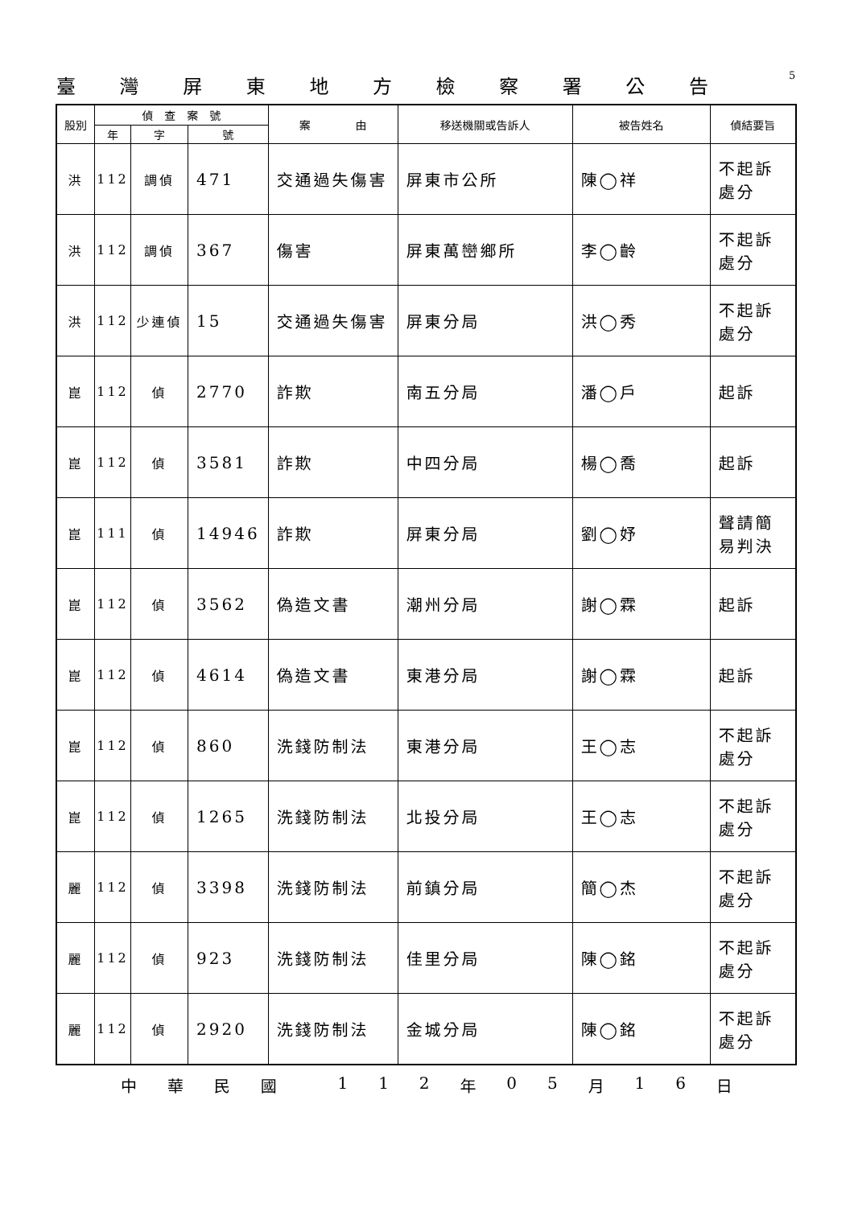5
臺灣屏東地方檢察署公告
| 股別 | 偵 查 案 號 | | | 案 由 | 移送機關或告訴人 | 被告姓名 | 偵結要旨 |
| --- | --- | --- | --- | --- | --- | --- | --- |
| | 年 | 字 | 號 | | | | |
| 洪 | 112 | 調偵 | 471 | 交通過失傷害 | 屏東市公所 | 陳◯祥 | 不起訴處分 |
| 洪 | 112 | 調偵 | 367 | 傷害 | 屏東萬巒鄉所 | 李◯齡 | 不起訴處分 |
| 洪 | 112 | 少連偵 | 15 | 交通過失傷害 | 屏東分局 | 洪◯秀 | 不起訴處分 |
| 崑 | 112 | 偵 | 2770 | 詐欺 | 南五分局 | 潘◯戶 | 起訴 |
| 崑 | 112 | 偵 | 3581 | 詐欺 | 中四分局 | 楊◯喬 | 起訴 |
| 崑 | 111 | 偵 | 14946 | 詐欺 | 屏東分局 | 劉◯妤 | 聲請簡易判決 |
| 崑 | 112 | 偵 | 3562 | 偽造文書 | 潮州分局 | 謝◯霖 | 起訴 |
| 崑 | 112 | 偵 | 4614 | 偽造文書 | 東港分局 | 謝◯霖 | 起訴 |
| 崑 | 112 | 偵 | 860 | 洗錢防制法 | 東港分局 | 王◯志 | 不起訴處分 |
| 崑 | 112 | 偵 | 1265 | 洗錢防制法 | 北投分局 | 王◯志 | 不起訴處分 |
| 麗 | 112 | 偵 | 3398 | 洗錢防制法 | 前鎮分局 | 簡◯杰 | 不起訴處分 |
| 麗 | 112 | 偵 | 923 | 洗錢防制法 | 佳里分局 | 陳◯銘 | 不起訴處分 |
| 麗 | 112 | 偵 | 2920 | 洗錢防制法 | 金城分局 | 陳◯銘 | 不起訴處分 |
中華民國 112 年 05 月 16 日